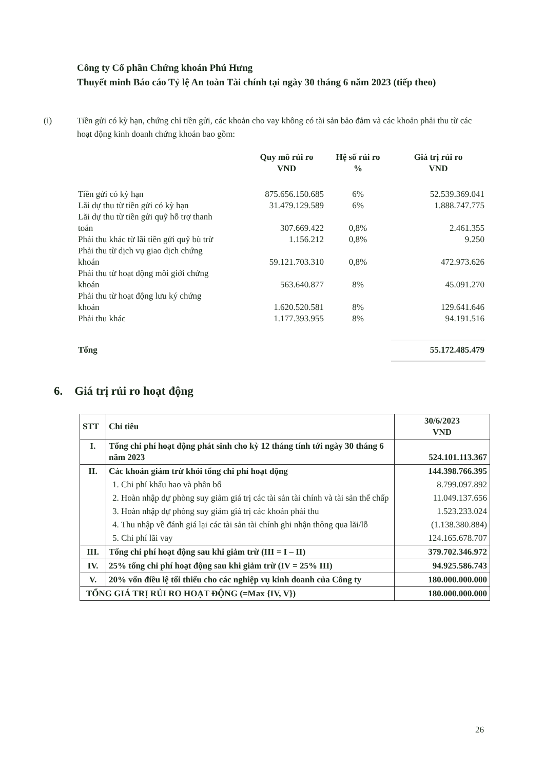Công ty Cổ phần Chứng khoán Phú Hưng
Thuyết minh Báo cáo Tỷ lệ An toàn Tài chính tại ngày 30 tháng 6 năm 2023 (tiếp theo)
(i) Tiền gửi có kỳ hạn, chứng chỉ tiền gửi, các khoản cho vay không có tài sản bảo đảm và các khoản phải thu từ các hoạt động kinh doanh chứng khoán bao gồm:
| | Quy mô rủi ro VND | Hệ số rủi ro % | Giá trị rủi ro VND |
| --- | --- | --- | --- |
| Tiền gửi có kỳ hạn | 875.656.150.685 | 6% | 52.539.369.041 |
| Lãi dự thu từ tiền gửi có kỳ hạn | 31.479.129.589 | 6% | 1.888.747.775 |
| Lãi dự thu từ tiền gửi quỹ hỗ trợ thanh toán | 307.669.422 | 0,8% | 2.461.355 |
| Phải thu khác từ lãi tiền gửi quỹ bù trừ | 1.156.212 | 0,8% | 9.250 |
| Phải thu từ dịch vụ giao dịch chứng khoán | 59.121.703.310 | 0,8% | 472.973.626 |
| Phải thu từ hoạt động môi giới chứng khoán | 563.640.877 | 8% | 45.091.270 |
| Phải thu từ hoạt động lưu ký chứng khoán | 1.620.520.581 | 8% | 129.641.646 |
| Phải thu khác | 1.177.393.955 | 8% | 94.191.516 |
| Tổng | | | 55.172.485.479 |
6. Giá trị rủi ro hoạt động
| STT | Chỉ tiêu | 30/6/2023 VND |
| I. | Tổng chi phí hoạt động phát sinh cho kỳ 12 tháng tính tới ngày 30 tháng 6 năm 2023 | 524.101.113.367 |
| II. | Các khoản giảm trừ khỏi tổng chi phí hoạt động | 144.398.766.395 |
| | 1. Chi phí khấu hao và phân bổ | 8.799.097.892 |
| | 2. Hoàn nhập dự phòng suy giảm giá trị các tài sản tài chính và tài sản thế chấp | 11.049.137.656 |
| | 3. Hoàn nhập dự phòng suy giảm giá trị các khoản phải thu | 1.523.233.024 |
| | 4. Thu nhập về đánh giá lại các tài sản tài chính ghi nhận thông qua lãi/lỗ | (1.138.380.884) |
| | 5. Chi phí lãi vay | 124.165.678.707 |
| III. | Tổng chi phí hoạt động sau khi giảm trừ (III = I – II) | 379.702.346.972 |
| IV. | 25% tổng chi phí hoạt động sau khi giảm trừ (IV = 25% III) | 94.925.586.743 |
| V. | 20% vốn điều lệ tối thiểu cho các nghiệp vụ kinh doanh của Công ty | 180.000.000.000 |
| TỔNG GIÁ TRỊ RỦI RO HOẠT ĐỘNG (=Max {IV, V}) | | 180.000.000.000 |
26